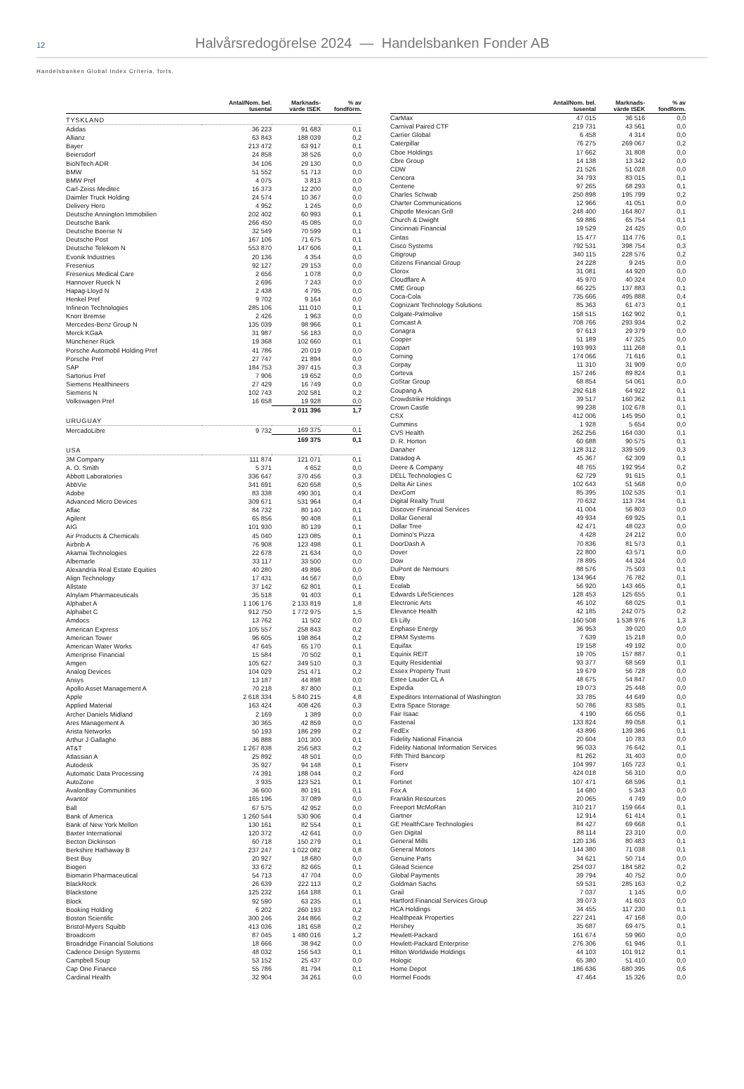12 Halvårsredogörelse 2024 — Handelsbanken Fonder AB
Handelsbanken Global Index Criteria, forts.
| | Antal/Nom. bel. tusental | Marknads- värde tSEK | % av fondförm. |
| --- | --- | --- | --- |
| TYSKLAND | | | |
| Adidas | 36 223 | 91 683 | 0,1 |
| Allianz | 63 843 | 188 039 | 0,2 |
| Bayer | 213 472 | 63 917 | 0,1 |
| Beiersdorf | 24 858 | 38 526 | 0,0 |
| BioNTech ADR | 34 106 | 29 130 | 0,0 |
| BMW | 51 552 | 51 713 | 0,0 |
| BMW Pref | 4 075 | 3 813 | 0,0 |
| Carl-Zeiss Meditec | 16 373 | 12 200 | 0,0 |
| Daimler Truck Holding | 24 574 | 10 367 | 0,0 |
| Delivery Hero | 4 952 | 1 245 | 0,0 |
| Deutsche Annington Immobilien | 202 402 | 60 993 | 0,1 |
| Deutsche Bank | 266 450 | 45 085 | 0,0 |
| Deutsche Boerse N | 32 549 | 70 599 | 0,1 |
| Deutsche Post | 167 106 | 71 675 | 0,1 |
| Deutsche Telekom N | 553 870 | 147 606 | 0,1 |
| Evonik Industries | 20 136 | 4 354 | 0,0 |
| Fresenius | 92 127 | 29 153 | 0,0 |
| Fresenius Medical Care | 2 656 | 1 078 | 0,0 |
| Hannover Rueck N | 2 696 | 7 243 | 0,0 |
| Hapag-Lloyd N | 2 438 | 4 795 | 0,0 |
| Henkel Pref | 9 702 | 9 164 | 0,0 |
| Infineon Technologies | 285 106 | 111 010 | 0,1 |
| Knorr Bremse | 2 426 | 1 963 | 0,0 |
| Mercedes-Benz Group N | 135 039 | 98 966 | 0,1 |
| Merck KGaA | 31 987 | 56 183 | 0,0 |
| Münchener Rück | 19 368 | 102 660 | 0,1 |
| Porsche Automobil Holding Pref | 41 786 | 20 019 | 0,0 |
| Porsche Pref | 27 747 | 21 894 | 0,0 |
| SAP | 184 753 | 397 415 | 0,3 |
| Sartorius Pref | 7 906 | 19 652 | 0,0 |
| Siemens Healthineers | 27 429 | 16 749 | 0,0 |
| Siemens N | 102 743 | 202 581 | 0,2 |
| Volkswagen Pref | 16 658 | 19 928 | 0,0 |
| | | 2 011 396 | 1,7 |
| URUGUAY | | | |
| MercadoLibre | 9 732 | 169 375 | 0,1 |
| | | 169 375 | 0,1 |
| USA | | | |
| 3M Company | 111 874 | 121 071 | 0,1 |
| A. O. Smith | 5 371 | 4 652 | 0,0 |
| Abbott Laboratories | 336 647 | 370 456 | 0,3 |
| AbbVie | 341 691 | 620 658 | 0,5 |
| Adobe | 83 338 | 490 301 | 0,4 |
| Advanced Micro Devices | 309 671 | 531 964 | 0,4 |
| Aflac | 84 732 | 80 140 | 0,1 |
| Agilent | 65 856 | 90 408 | 0,1 |
| AIG | 101 930 | 80 139 | 0,1 |
| Air Products & Chemicals | 45 040 | 123 085 | 0,1 |
| Airbnb A | 76 908 | 123 498 | 0,1 |
| Akamai Technologies | 22 678 | 21 634 | 0,0 |
| Albemarle | 33 117 | 33 500 | 0,0 |
| Alexandria Real Estate Equities | 40 280 | 49 896 | 0,0 |
| Align Technology | 17 431 | 44 567 | 0,0 |
| Allstate | 37 142 | 62 801 | 0,1 |
| Alnylam Pharmaceuticals | 35 518 | 91 403 | 0,1 |
| Alphabet A | 1 106 176 | 2 133 819 | 1,8 |
| Alphabet C | 912 750 | 1 772 975 | 1,5 |
| Amdocs | 13 762 | 11 502 | 0,0 |
| American Express | 105 557 | 258 843 | 0,2 |
| American Tower | 96 605 | 198 864 | 0,2 |
| American Water Works | 47 645 | 65 170 | 0,1 |
| Ameriprise Financial | 15 584 | 70 502 | 0,1 |
| Amgen | 105 627 | 349 510 | 0,3 |
| Analog Devices | 104 029 | 251 471 | 0,2 |
| Ansys | 13 187 | 44 898 | 0,0 |
| Apollo Asset Management A | 70 218 | 87 800 | 0,1 |
| Apple | 2 618 334 | 5 840 215 | 4,8 |
| Applied Material | 163 424 | 408 426 | 0,3 |
| Archer Daniels Midland | 2 169 | 1 389 | 0,0 |
| Ares Management A | 30 365 | 42 859 | 0,0 |
| Arista Networks | 50 193 | 186 299 | 0,2 |
| Arthur J Gallaghe | 36 888 | 101 300 | 0,1 |
| AT&T | 1 267 838 | 256 583 | 0,2 |
| Atlassian A | 25 892 | 48 501 | 0,0 |
| Autodesk | 35 927 | 94 148 | 0,1 |
| Automatic Data Processing | 74 391 | 188 044 | 0,2 |
| AutoZone | 3 935 | 123 521 | 0,1 |
| AvalonBay Communities | 36 600 | 80 191 | 0,1 |
| Avantor | 165 196 | 37 089 | 0,0 |
| Ball | 67 575 | 42 952 | 0,0 |
| Bank of America | 1 260 544 | 530 906 | 0,4 |
| Bank of New York Mellon | 130 161 | 82 554 | 0,1 |
| Baxter International | 120 372 | 42 641 | 0,0 |
| Becton Dickinson | 60 718 | 150 279 | 0,1 |
| Berkshire Hathaway B | 237 247 | 1 022 082 | 0,8 |
| Best Buy | 20 927 | 18 680 | 0,0 |
| Biogen | 33 672 | 82 665 | 0,1 |
| Biomarin Pharmaceutical | 54 713 | 47 704 | 0,0 |
| BlackRock | 26 639 | 222 113 | 0,2 |
| Blackstone | 125 232 | 164 188 | 0,1 |
| Block | 92 590 | 63 235 | 0,1 |
| Booking Holding | 6 202 | 260 193 | 0,2 |
| Boston Scientific | 300 246 | 244 866 | 0,2 |
| Bristol-Myers Squibb | 413 036 | 181 658 | 0,2 |
| Broadcom | 87 045 | 1 480 016 | 1,2 |
| Broadridge Financial Solutions | 18 666 | 38 942 | 0,0 |
| Cadence Design Systems | 48 032 | 156 543 | 0,1 |
| Campbell Soup | 53 152 | 25 437 | 0,0 |
| Cap One Finance | 55 786 | 81 794 | 0,1 |
| Cardinal Health | 32 904 | 34 261 | 0,0 |
| | Antal/Nom. bel. tusental | Marknads- värde tSEK | % av fondförm. |
| --- | --- | --- | --- |
| CarMax | 47 015 | 36 516 | 0,0 |
| Carnival Paired CTF | 219 731 | 43 561 | 0,0 |
| Carrier Global | 6 458 | 4 314 | 0,0 |
| Caterpillar | 76 275 | 269 067 | 0,2 |
| Cboe Holdings | 17 662 | 31 808 | 0,0 |
| Cbre Group | 14 138 | 13 342 | 0,0 |
| CDW | 21 526 | 51 028 | 0,0 |
| Cencora | 34 793 | 83 015 | 0,1 |
| Centene | 97 265 | 68 293 | 0,1 |
| Charles Schwab | 250 898 | 195 799 | 0,2 |
| Charter Communications | 12 966 | 41 051 | 0,0 |
| Chipotle Mexican Grill | 248 400 | 164 807 | 0,1 |
| Church & Dwight | 59 886 | 65 754 | 0,1 |
| Cincinnati Financial | 19 529 | 24 425 | 0,0 |
| Cintas | 15 477 | 114 776 | 0,1 |
| Cisco Systems | 792 531 | 398 754 | 0,3 |
| Citigroup | 340 115 | 228 576 | 0,2 |
| Citizens Financial Group | 24 228 | 9 245 | 0,0 |
| Clorox | 31 081 | 44 920 | 0,0 |
| Cloudflare A | 45 970 | 40 324 | 0,0 |
| CME Group | 66 225 | 137 883 | 0,1 |
| Coca-Cola | 735 666 | 495 888 | 0,4 |
| Cognizant Technology Solutions | 85 363 | 61 473 | 0,1 |
| Colgate-Palmolive | 158 515 | 162 902 | 0,1 |
| Comcast A | 708 766 | 293 934 | 0,2 |
| Conagra | 97 613 | 29 379 | 0,0 |
| Cooper | 51 189 | 47 325 | 0,0 |
| Copart | 193 993 | 111 268 | 0,1 |
| Corning | 174 066 | 71 616 | 0,1 |
| Corpay | 11 310 | 31 909 | 0,0 |
| Corteva | 157 246 | 89 824 | 0,1 |
| CoStar Group | 68 854 | 54 061 | 0,0 |
| Coupang A | 292 618 | 64 922 | 0,1 |
| Crowdstrike Holdings | 39 517 | 160 362 | 0,1 |
| Crown Castle | 99 238 | 102 678 | 0,1 |
| CSX | 412 006 | 145 950 | 0,1 |
| Cummins | 1 928 | 5 654 | 0,0 |
| CVS Health | 262 256 | 164 030 | 0,1 |
| D. R. Horton | 60 688 | 90 575 | 0,1 |
| Danaher | 128 312 | 339 509 | 0,3 |
| Datadog A | 45 367 | 62 309 | 0,1 |
| Deere & Company | 48 765 | 192 954 | 0,2 |
| DELL Technologies C | 62 729 | 91 615 | 0,1 |
| Delta Air Lines | 102 643 | 51 568 | 0,0 |
| DexCom | 85 395 | 102 535 | 0,1 |
| Digital Realty Trust | 70 632 | 113 734 | 0,1 |
| Discover Financial Services | 41 004 | 56 803 | 0,0 |
| Dollar General | 49 934 | 69 925 | 0,1 |
| Dollar Tree | 42 471 | 48 023 | 0,0 |
| Domino's Pizza | 4 428 | 24 212 | 0,0 |
| DoorDash A | 70 836 | 81 573 | 0,1 |
| Dover | 22 800 | 43 571 | 0,0 |
| Dow | 78 895 | 44 324 | 0,0 |
| DuPont de Nemours | 88 576 | 75 503 | 0,1 |
| Ebay | 134 964 | 76 782 | 0,1 |
| Ecolab | 56 920 | 143 465 | 0,1 |
| Edwards LifeSciences | 128 453 | 125 655 | 0,1 |
| Electronic Arts | 46 102 | 68 025 | 0,1 |
| Elevance Health | 42 185 | 242 075 | 0,2 |
| Eli Lilly | 160 508 | 1 538 976 | 1,3 |
| Enphase Energy | 36 953 | 39 020 | 0,0 |
| EPAM Systems | 7 639 | 15 218 | 0,0 |
| Equifax | 19 158 | 49 192 | 0,0 |
| Equinix REIT | 19 705 | 157 887 | 0,1 |
| Equity Residential | 93 377 | 68 569 | 0,1 |
| Essex Property Trust | 19 679 | 56 728 | 0,0 |
| Estee Lauder CL A | 48 675 | 54 847 | 0,0 |
| Expedia | 19 073 | 25 448 | 0,0 |
| Expeditors International of Washington | 33 785 | 44 649 | 0,0 |
| Extra Space Storage | 50 786 | 83 585 | 0,1 |
| Fair Isaac | 4 190 | 66 056 | 0,1 |
| Fastenal | 133 824 | 89 058 | 0,1 |
| FedEx | 43 896 | 139 386 | 0,1 |
| Fidelity National Financia | 20 604 | 10 783 | 0,0 |
| Fidelity National Information Services | 96 033 | 76 642 | 0,1 |
| Fifth Third Bancorp | 81 262 | 31 403 | 0,0 |
| Fiserv | 104 997 | 165 723 | 0,1 |
| Ford | 424 018 | 56 310 | 0,0 |
| Fortinet | 107 471 | 68 596 | 0,1 |
| Fox A | 14 680 | 5 343 | 0,0 |
| Franklin Resources | 20 065 | 4 749 | 0,0 |
| Freeport McMoRan | 310 217 | 159 664 | 0,1 |
| Gartner | 12 914 | 61 414 | 0,1 |
| GE HealthCare Technologies | 84 427 | 69 668 | 0,1 |
| Gen Digital | 88 114 | 23 310 | 0,0 |
| General Mills | 120 136 | 80 483 | 0,1 |
| General Motors | 144 380 | 71 038 | 0,1 |
| Genuine Parts | 34 621 | 50 714 | 0,0 |
| Gilead Science | 254 037 | 184 582 | 0,2 |
| Global Payments | 39 794 | 40 752 | 0,0 |
| Goldman Sachs | 59 531 | 285 163 | 0,2 |
| Grail | 7 037 | 1 145 | 0,0 |
| Hartford Financial Services Group | 39 073 | 41 603 | 0,0 |
| HCA Holdings | 34 455 | 117 230 | 0,1 |
| Healthpeak Properties | 227 241 | 47 168 | 0,0 |
| Hershey | 35 687 | 69 475 | 0,1 |
| Hewlett-Packard | 161 674 | 59 960 | 0,0 |
| Hewlett-Packard Enterprise | 276 306 | 61 946 | 0,1 |
| Hilton Worldwide Holdings | 44 103 | 101 912 | 0,1 |
| Hologic | 65 380 | 51 410 | 0,0 |
| Home Depot | 186 636 | 680 395 | 0,6 |
| Hormel Foods | 47 464 | 15 326 | 0,0 |